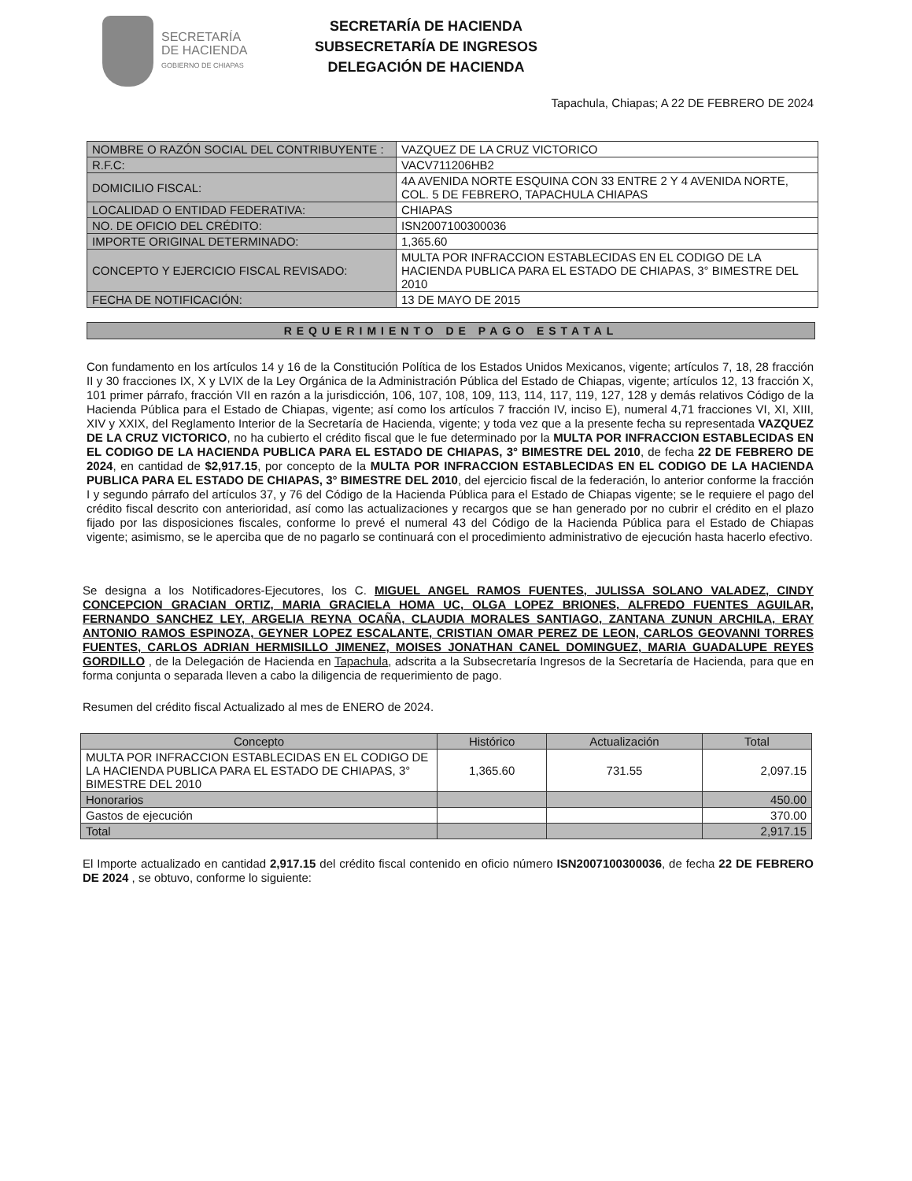SECRETARÍA
DE HACIENDA
GOBIERNO DE CHIAPAS
SECRETARÍA DE HACIENDA
SUBSECRETARÍA DE INGRESOS
DELEGACIÓN DE HACIENDA
Tapachula, Chiapas; A 22 DE FEBRERO DE 2024
| NOMBRE O RAZÓN SOCIAL DEL CONTRIBUYENTE : | VAZQUEZ DE LA CRUZ VICTORICO |
| R.F.C: | VACV711206HB2 |
| DOMICILIO FISCAL: | 4A AVENIDA NORTE ESQUINA CON 33 ENTRE 2 Y 4 AVENIDA NORTE, COL. 5 DE FEBRERO, TAPACHULA CHIAPAS |
| LOCALIDAD O ENTIDAD FEDERATIVA: | CHIAPAS |
| NO. DE OFICIO DEL CRÉDITO: | ISN2007100300036 |
| IMPORTE ORIGINAL DETERMINADO: | 1,365.60 |
| CONCEPTO Y EJERCICIO FISCAL REVISADO: | MULTA POR INFRACCION ESTABLECIDAS EN EL CODIGO DE LA HACIENDA PUBLICA PARA EL ESTADO DE CHIAPAS, 3° BIMESTRE DEL 2010 |
| FECHA DE NOTIFICACIÓN: | 13 DE MAYO DE 2015 |
REQUERIMIENTO DE PAGO ESTATAL
Con fundamento en los artículos 14 y 16 de la Constitución Política de los Estados Unidos Mexicanos, vigente; artículos 7, 18, 28 fracción II y 30 fracciones IX, X y LVIX de la Ley Orgánica de la Administración Pública del Estado de Chiapas, vigente; artículos 12, 13 fracción X, 101 primer párrafo, fracción VII en razón a la jurisdicción, 106, 107, 108, 109, 113, 114, 117, 119, 127, 128 y demás relativos Código de la Hacienda Pública para el Estado de Chiapas, vigente; así como los artículos 7 fracción IV, inciso E), numeral 4,71 fracciones VI, XI, XIII, XIV y XXIX, del Reglamento Interior de la Secretaría de Hacienda, vigente; y toda vez que a la presente fecha su representada VAZQUEZ DE LA CRUZ VICTORICO, no ha cubierto el crédito fiscal que le fue determinado por la MULTA POR INFRACCION ESTABLECIDAS EN EL CODIGO DE LA HACIENDA PUBLICA PARA EL ESTADO DE CHIAPAS, 3° BIMESTRE DEL 2010, de fecha 22 DE FEBRERO DE 2024, en cantidad de $2,917.15, por concepto de la MULTA POR INFRACCION ESTABLECIDAS EN EL CODIGO DE LA HACIENDA PUBLICA PARA EL ESTADO DE CHIAPAS, 3° BIMESTRE DEL 2010, del ejercicio fiscal de la federación, lo anterior conforme la fracción I y segundo párrafo del artículos 37, y 76 del Código de la Hacienda Pública para el Estado de Chiapas vigente; se le requiere el pago del crédito fiscal descrito con anterioridad, así como las actualizaciones y recargos que se han generado por no cubrir el crédito en el plazo fijado por las disposiciones fiscales, conforme lo prevé el numeral 43 del Código de la Hacienda Pública para el Estado de Chiapas vigente; asimismo, se le aperciba que de no pagarlo se continuará con el procedimiento administrativo de ejecución hasta hacerlo efectivo.
Se designa a los Notificadores-Ejecutores, los C. MIGUEL ANGEL RAMOS FUENTES, JULISSA SOLANO VALADEZ, CINDY CONCEPCION GRACIAN ORTIZ, MARIA GRACIELA HOMA UC, OLGA LOPEZ BRIONES, ALFREDO FUENTES AGUILAR, FERNANDO SANCHEZ LEY, ARGELIA REYNA OCAÑA, CLAUDIA MORALES SANTIAGO, ZANTANA ZUNUN ARCHILA, ERAY ANTONIO RAMOS ESPINOZA, GEYNER LOPEZ ESCALANTE, CRISTIAN OMAR PEREZ DE LEON, CARLOS GEOVANNI TORRES FUENTES, CARLOS ADRIAN HERMISILLO JIMENEZ, MOISES JONATHAN CANEL DOMINGUEZ, MARIA GUADALUPE REYES GORDILLO , de la Delegación de Hacienda en Tapachula, adscrita a la Subsecretaría Ingresos de la Secretaría de Hacienda, para que en forma conjunta o separada lleven a cabo la diligencia de requerimiento de pago.
Resumen del crédito fiscal Actualizado al mes de ENERO de 2024.
| Concepto | Histórico | Actualización | Total |
| --- | --- | --- | --- |
| MULTA POR INFRACCION ESTABLECIDAS EN EL CODIGO DE LA HACIENDA PUBLICA PARA EL ESTADO DE CHIAPAS, 3° BIMESTRE DEL 2010 | 1,365.60 | 731.55 | 2,097.15 |
| Honorarios | | | 450.00 |
| Gastos de ejecución | | | 370.00 |
| Total | | | 2,917.15 |
El Importe actualizado en cantidad 2,917.15 del crédito fiscal contenido en oficio número ISN2007100300036, de fecha 22 DE FEBRERO DE 2024 , se obtuvo, conforme lo siguiente: